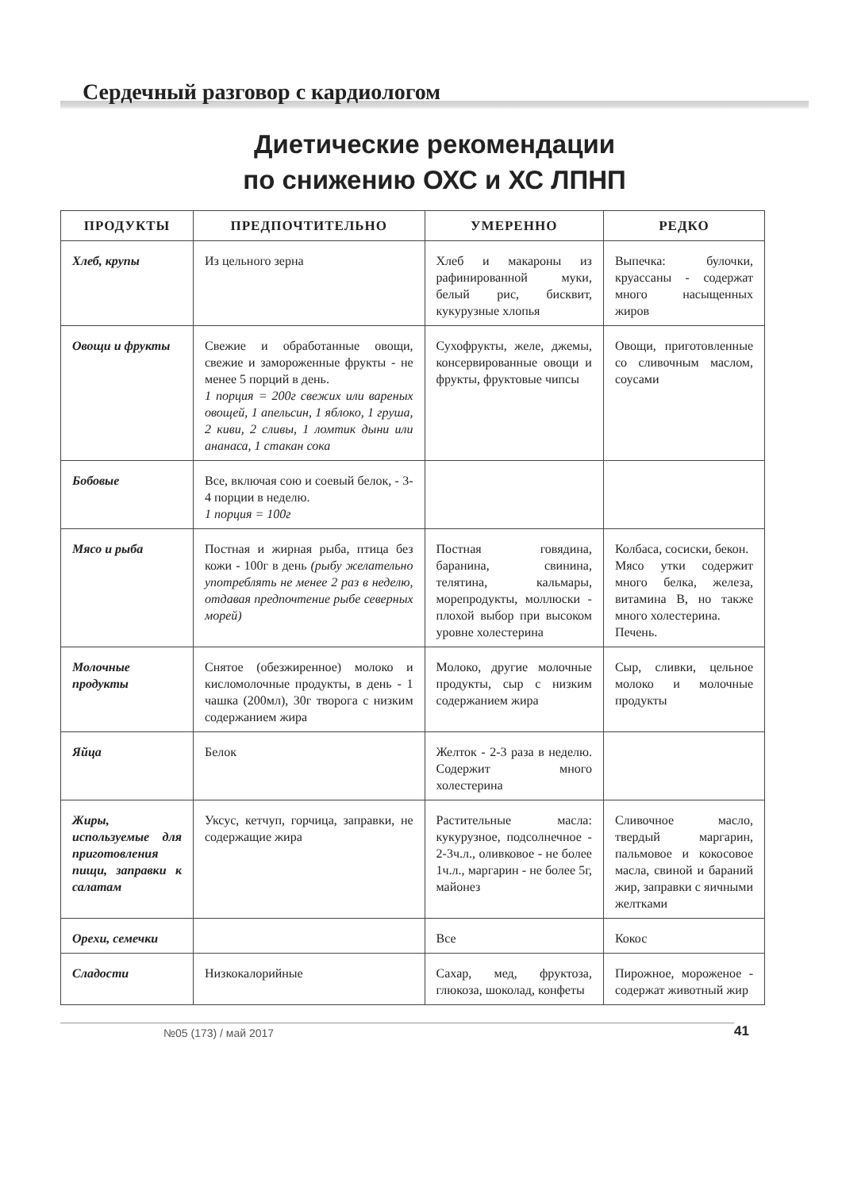Сердечный разговор с кардиологом
Диетические рекомендации
по снижению ОХС и ХС ЛПНП
| ПРОДУКТЫ | ПРЕДПОЧТИТЕЛЬНО | УМЕРЕННО | РЕДКО |
| --- | --- | --- | --- |
| Хлеб, крупы | Из цельного зерна | Хлеб и макароны из рафинированной муки, белый рис, бисквит, кукурузные хлопья | Выпечка: булочки, круассаны - содержат много насыщенных жиров |
| Овощи и фрукты | Свежие и обработанные овощи, свежие и замороженные фрукты - не менее 5 порций в день. 1 порция = 200г свежих или вареных овощей, 1 апельсин, 1 яблоко, 1 груша, 2 киви, 2 сливы, 1 ломтик дыни или ананаса, 1 стакан сока | Сухофрукты, желе, джемы, консервированные овощи и фрукты, фруктовые чипсы | Овощи, приготовленные со сливочным маслом, соусами |
| Бобовые | Все, включая сою и соевый белок, - 3-4 порции в неделю. 1 порция = 100г | | |
| Мясо и рыба | Постная и жирная рыба, птица без кожи - 100г в день (рыбу желательно употреблять не менее 2 раз в неделю, отдавая предпочтение рыбе северных морей) | Постная говядина, баранина, свинина, телятина, кальмары, морепродукты, моллюски - плохой выбор при высоком уровне холестерина | Колбаса, сосиски, бекон. Мясо утки содержит много белка, железа, витамина В, но также много холестерина. Печень. |
| Молочные продукты | Снятое (обезжиренное) молоко и кисломолочные продукты, в день - 1 чашка (200мл), 30г творога с низким содержанием жира | Молоко, другие молочные продукты, сыр с низким содержанием жира | Сыр, сливки, цельное молоко и молочные продукты |
| Яйца | Белок | Желток - 2-3 раза в неделю. Содержит много холестерина | |
| Жиры, используемые для приготовления пищи, заправки к салатам | Уксус, кетчуп, горчица, заправки, не содержащие жира | Растительные масла: кукурузное, подсолнечное - 2-3ч.л., оливковое - не более 1ч.л., маргарин - не более 5г, майонез | Сливочное масло, твердый маргарин, пальмовое и кокосовое масла, свиной и бараний жир, заправки с яичными желтками |
| Орехи, семечки | | Все | Кокос |
| Сладости | Низкокалорийные | Сахар, мед, фруктоза, глюкоза, шоколад, конфеты | Пирожное, мороженое - содержат животный жир |
№05 (173) / май 2017 41